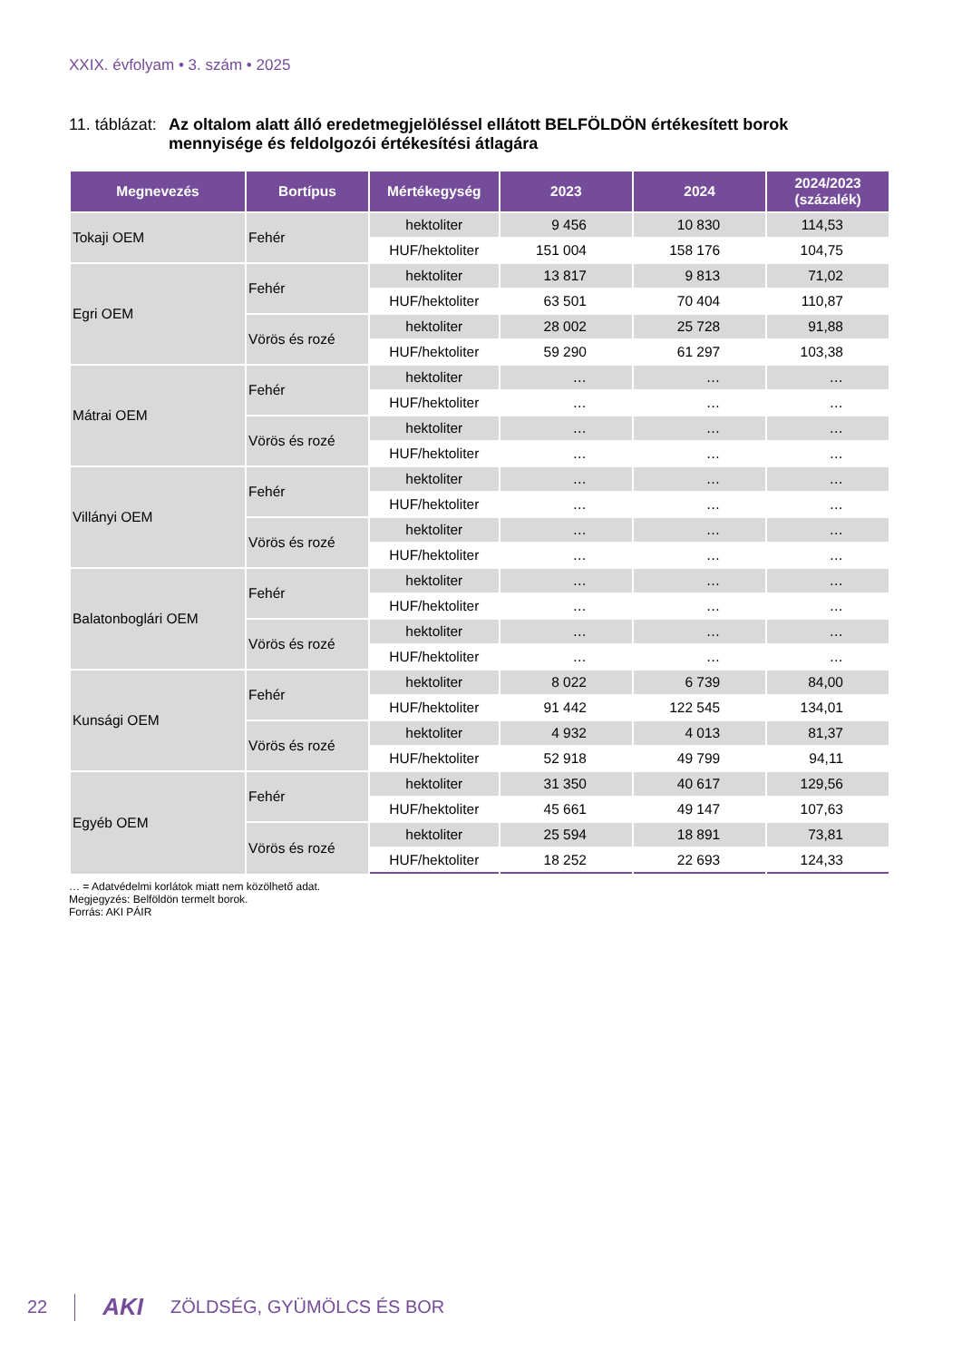XXIX. évfolyam • 3. szám • 2025
11. táblázat: Az oltalom alatt álló eredetmegjelöléssel ellátott BELFÖLDÖN értékesített borok
mennyisége és feldolgozói értékesítési átlagára
| Megnevezés | Bortípus | Mértékegység | 2023 | 2024 | 2024/2023 (százalék) |
| --- | --- | --- | --- | --- | --- |
| Tokaji OEM | Fehér | hektoliter | 9 456 | 10 830 | 114,53 |
| | | HUF/hektoliter | 151 004 | 158 176 | 104,75 |
| Egri OEM | Fehér | hektoliter | 13 817 | 9 813 | 71,02 |
| | | HUF/hektoliter | 63 501 | 70 404 | 110,87 |
| | Vörös és rozé | hektoliter | 28 002 | 25 728 | 91,88 |
| | | HUF/hektoliter | 59 290 | 61 297 | 103,38 |
| Mátrai OEM | Fehér | hektoliter | … | … | … |
| | | HUF/hektoliter | … | … | … |
| | Vörös és rozé | hektoliter | … | … | … |
| | | HUF/hektoliter | … | … | … |
| Villányi OEM | Fehér | hektoliter | … | … | … |
| | | HUF/hektoliter | … | … | … |
| | Vörös és rozé | hektoliter | … | … | … |
| | | HUF/hektoliter | … | … | … |
| Balatonboglári OEM | Fehér | hektoliter | … | … | … |
| | | HUF/hektoliter | … | … | … |
| | Vörös és rozé | hektoliter | … | … | … |
| | | HUF/hektoliter | … | … | … |
| Kunsági OEM | Fehér | hektoliter | 8 022 | 6 739 | 84,00 |
| | | HUF/hektoliter | 91 442 | 122 545 | 134,01 |
| | Vörös és rozé | hektoliter | 4 932 | 4 013 | 81,37 |
| | | HUF/hektoliter | 52 918 | 49 799 | 94,11 |
| Egyéb OEM | Fehér | hektoliter | 31 350 | 40 617 | 129,56 |
| | | HUF/hektoliter | 45 661 | 49 147 | 107,63 |
| | Vörös és rozé | hektoliter | 25 594 | 18 891 | 73,81 |
| | | HUF/hektoliter | 18 252 | 22 693 | 124,33 |
… = Adatvédelmi korlátok miatt nem közölhető adat.
Megjegyzés: Belföldön termelt borok.
Forrás: AKI PÁIR
22 AKI ZÖLDSÉG, GYÜMÖLCS ÉS BOR